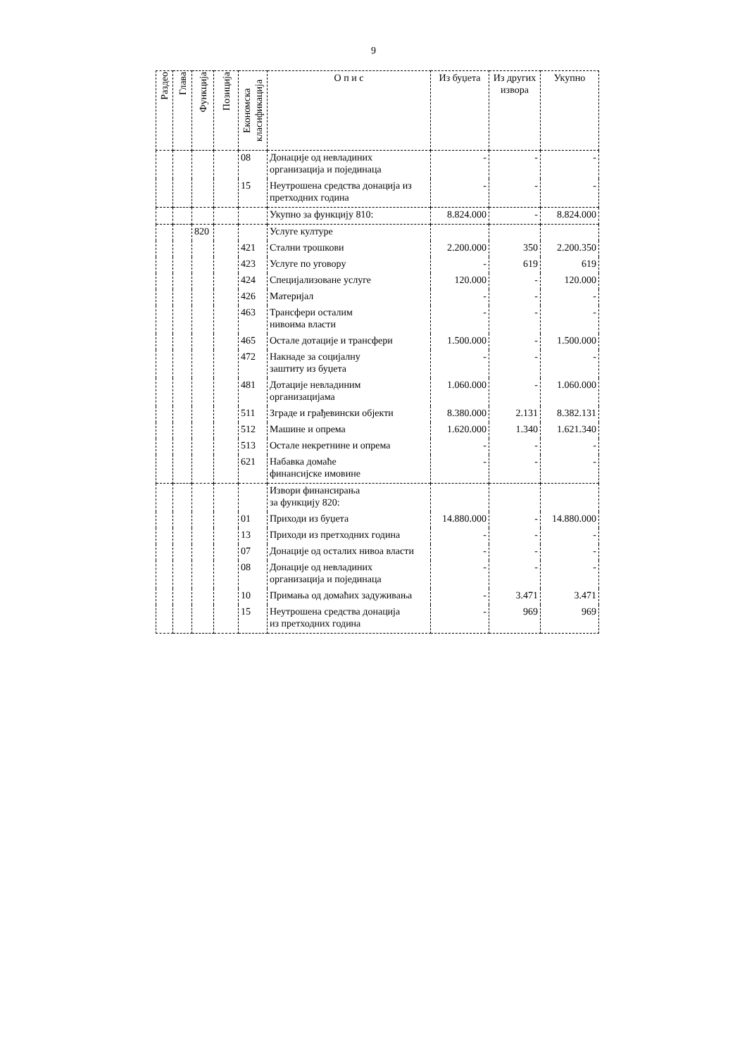9
| Раздео | Глава | Функција | Позиција | Економска класификација | О п и с | Из буџета | Из других извора | Укупно |
| --- | --- | --- | --- | --- | --- | --- | --- | --- |
| | | | | 08 | Донације од невладиних организација и појединаца | - | - | - |
| | | | | 15 | Неутрошена средства донација из претходних година | - | - | - |
| | | | | | Укупно за функцију 810: | 8.824.000 | - | 8.824.000 |
| | | 820 | | | Услуге културе | | | |
| | | | | 421 | Стални трошкови | 2.200.000 | 350 | 2.200.350 |
| | | | | 423 | Услуге по уговору | - | 619 | 619 |
| | | | | 424 | Специјализоване услуге | 120.000 | - | 120.000 |
| | | | | 426 | Материјал | - | - | - |
| | | | | 463 | Трансфери осталим нивоима власти | - | - | - |
| | | | | 465 | Остале дотације и трансфери | 1.500.000 | - | 1.500.000 |
| | | | | 472 | Накнаде за социјалну заштиту из буџета | - | - | - |
| | | | | 481 | Дотације невладиним организацијама | 1.060.000 | - | 1.060.000 |
| | | | | 511 | Зграде и грађевински објекти | 8.380.000 | 2.131 | 8.382.131 |
| | | | | 512 | Машине и опрема | 1.620.000 | 1.340 | 1.621.340 |
| | | | | 513 | Остале некретнине и опрема | - | - | - |
| | | | | 621 | Набавка домаће финансијске имовине | - | - | - |
| | | | | | Извори финансирања за функцију 820: | | | |
| | | | | 01 | Приходи из буџета | 14.880.000 | - | 14.880.000 |
| | | | | 13 | Приходи из претходних година | - | - | - |
| | | | | 07 | Донације од осталих нивоа власти | - | - | - |
| | | | | 08 | Донације од невладиних организација и појединаца | - | - | - |
| | | | | 10 | Примања од домаћих задуживања | - | 3.471 | 3.471 |
| | | | | 15 | Неутрошена средства донација из претходних година | - | 969 | 969 |